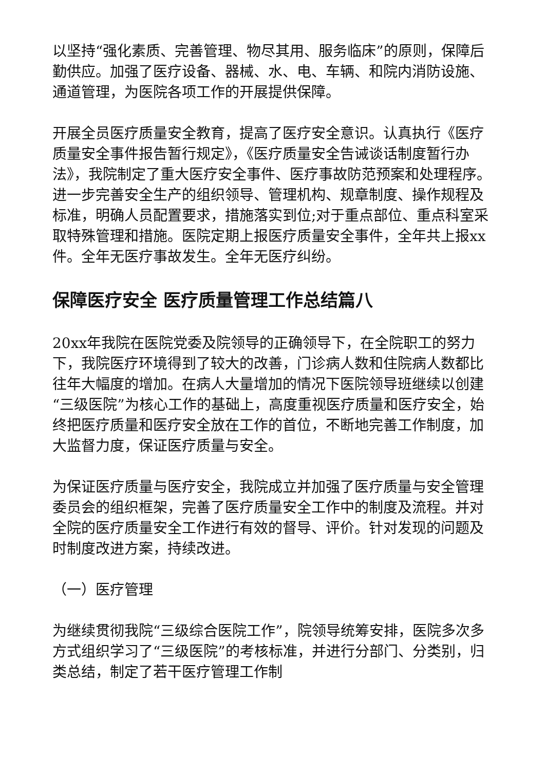以坚持“强化素质、完善管理、物尽其用、服务临床”的原则，保障后勤供应。加强了医疗设备、器械、水、电、车辆、和院内消防设施、通道管理，为医院各项工作的开展提供保障。
开展全员医疗质量安全教育，提高了医疗安全意识。认真执行《医疗质量安全事件报告暂行规定》，《医疗质量安全告诫谈话制度暂行办法》，我院制定了重大医疗安全事件、医疗事故防范预案和处理程序。进一步完善安全生产的组织领导、管理机构、规章制度、操作规程及标准，明确人员配置要求，措施落实到位;对于重点部位、重点科室采取特殊管理和措施。医院定期上报医疗质量安全事件，全年共上报xx件。全年无医疗事故发生。全年无医疗纠纷。
保障医疗安全 医疗质量管理工作总结篇八
20xx年我院在医院党委及院领导的正确领导下，在全院职工的努力下，我院医疗环境得到了较大的改善，门诊病人数和住院病人数都比往年大幅度的增加。在病人大量增加的情况下医院领导班继续以创建“三级医院”为核心工作的基础上，高度重视医疗质量和医疗安全，始终把医疗质量和医疗安全放在工作的首位，不断地完善工作制度，加大监督力度，保证医疗质量与安全。
为保证医疗质量与医疗安全，我院成立并加强了医疗质量与安全管理委员会的组织框架，完善了医疗质量安全工作中的制度及流程。并对全院的医疗质量安全工作进行有效的督导、评价。针对发现的问题及时制度改进方案，持续改进。
（一）医疗管理
为继续贯彻我院“三级综合医院工作”，院领导统筹安排，医院多次多方式组织学习了“三级医院”的考核标准，并进行分部门、分类别，归类总结，制定了若干医疗管理工作制